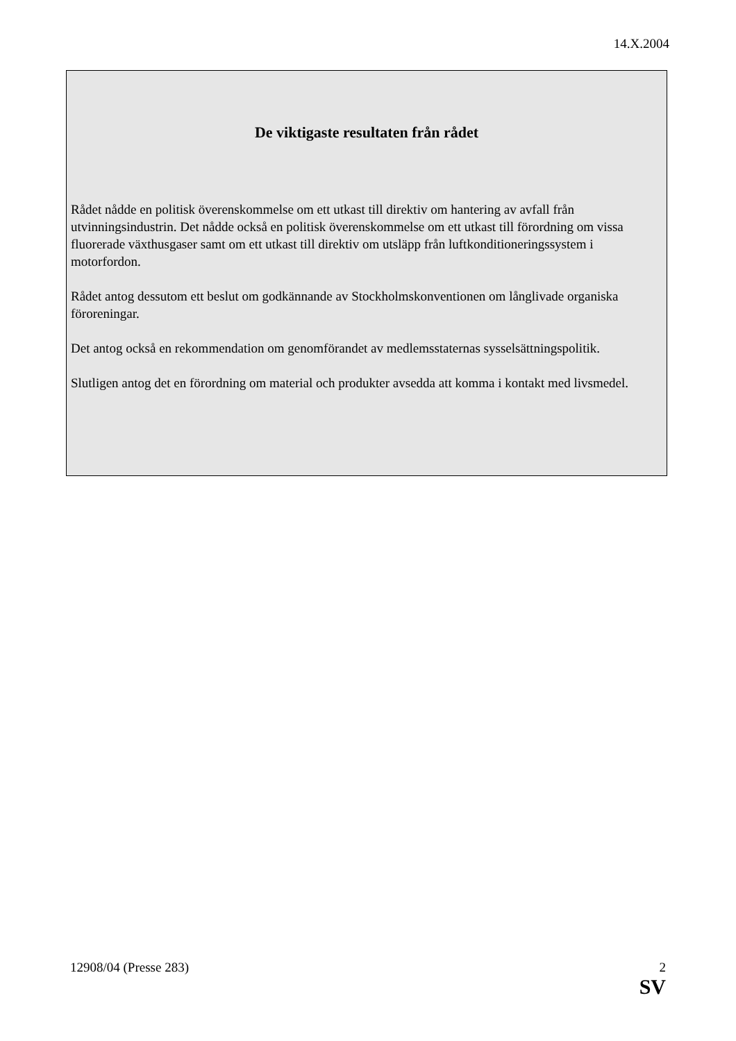14.X.2004
De viktigaste resultaten från rådet
Rådet nådde en politisk överenskommelse om ett utkast till direktiv om hantering av avfall från utvinningsindustrin. Det nådde också en politisk överenskommelse om ett utkast till förordning om vissa fluorerade växthusgaser samt om ett utkast till direktiv om utsläpp från luftkonditioneringssystem i motorfordon.
Rådet antog dessutom ett beslut om godkännande av Stockholmskonventionen om långlivade organiska föroreningar.
Det antog också en rekommendation om genomförandet av medlemsstaternas sysselsättningspolitik.
Slutligen antog det en förordning om material och produkter avsedda att komma i kontakt med livsmedel.
2
SV 12908/04 (Presse 283)